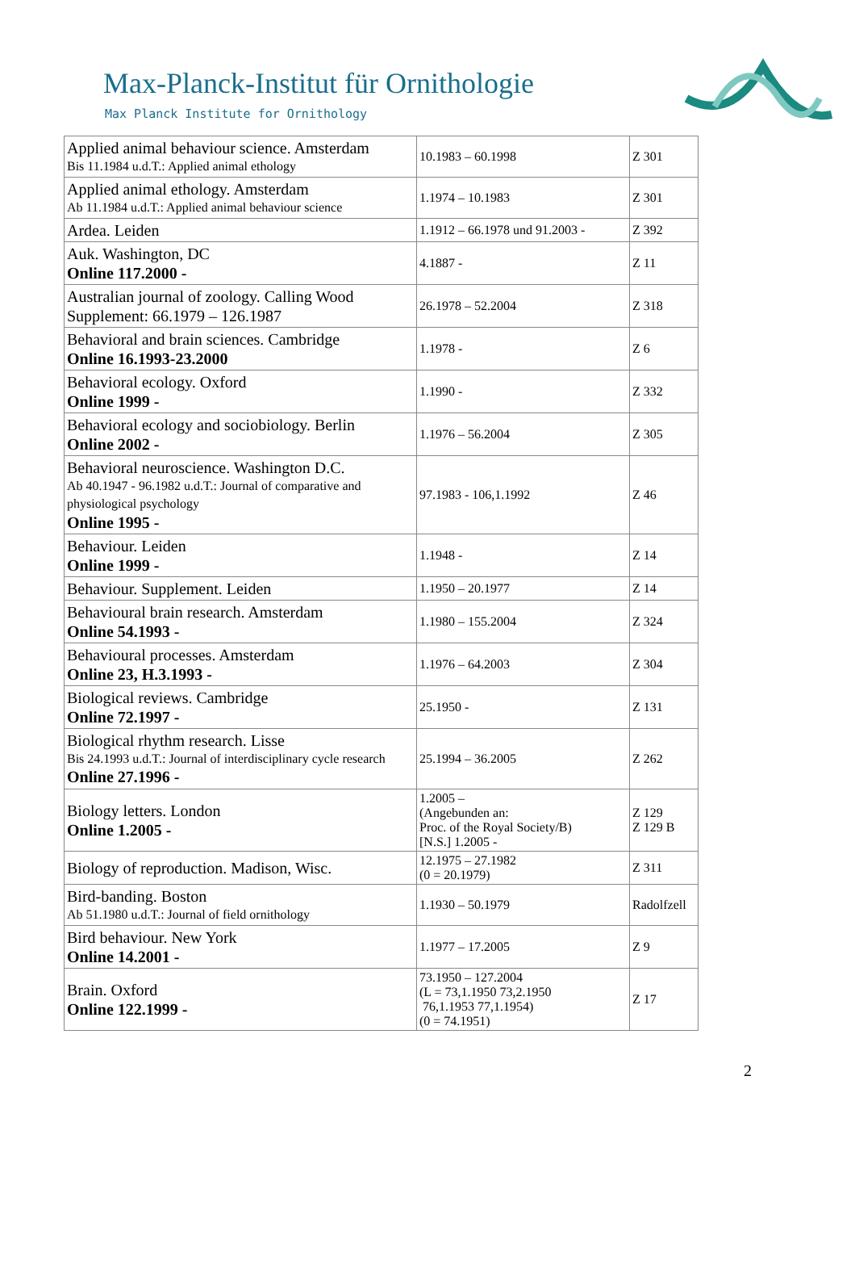Max-Planck-Institut für Ornithologie
Max Planck Institute for Ornithology
| Applied animal behaviour science. Amsterdam Bis 11.1984 u.d.T.: Applied animal ethology | 10.1983 – 60.1998 | Z 301 |
| Applied animal ethology. Amsterdam Ab 11.1984 u.d.T.: Applied animal behaviour science | 1.1974 – 10.1983 | Z 301 |
| Ardea. Leiden | 1.1912 – 66.1978 und 91.2003 - | Z 392 |
| Auk. Washington, DC Online 117.2000 - | 4.1887 - | Z 11 |
| Australian journal of zoology. Calling Wood Supplement: 66.1979 – 126.1987 | 26.1978 – 52.2004 | Z 318 |
| Behavioral and brain sciences. Cambridge Online 16.1993-23.2000 | 1.1978 - | Z 6 |
| Behavioral ecology. Oxford Online 1999 - | 1.1990 - | Z 332 |
| Behavioral ecology and sociobiology. Berlin Online 2002 - | 1.1976 – 56.2004 | Z 305 |
| Behavioral neuroscience. Washington D.C. Ab 40.1947 - 96.1982 u.d.T.: Journal of comparative and physiological psychology Online 1995 - | 97.1983 - 106,1.1992 | Z 46 |
| Behaviour. Leiden Online 1999 - | 1.1948 - | Z 14 |
| Behaviour. Supplement. Leiden | 1.1950 – 20.1977 | Z 14 |
| Behavioural brain research. Amsterdam Online 54.1993 - | 1.1980 – 155.2004 | Z 324 |
| Behavioural processes. Amsterdam Online 23, H.3.1993 - | 1.1976 – 64.2003 | Z 304 |
| Biological reviews. Cambridge Online 72.1997 - | 25.1950 - | Z 131 |
| Biological rhythm research. Lisse Bis 24.1993 u.d.T.: Journal of interdisciplinary cycle research Online 27.1996 - | 25.1994 – 36.2005 | Z 262 |
| Biology letters. London Online 1.2005 - | 1.2005 – (Angebunden an: Proc. of the Royal Society/B) [N.S.] 1.2005 - | Z 129 Z 129 B |
| Biology of reproduction. Madison, Wisc. | 12.1975 – 27.1982 (0 = 20.1979) | Z 311 |
| Bird-banding. Boston Ab 51.1980 u.d.T.: Journal of field ornithology | 1.1930 – 50.1979 | Radolfzell |
| Bird behaviour. New York Online 14.2001 - | 1.1977 – 17.2005 | Z 9 |
| Brain. Oxford Online 122.1999 - | 73.1950 – 127.2004 (L = 73,1.1950 73,2.1950 76,1.1953 77,1.1954) (0 = 74.1951) | Z 17 |
2